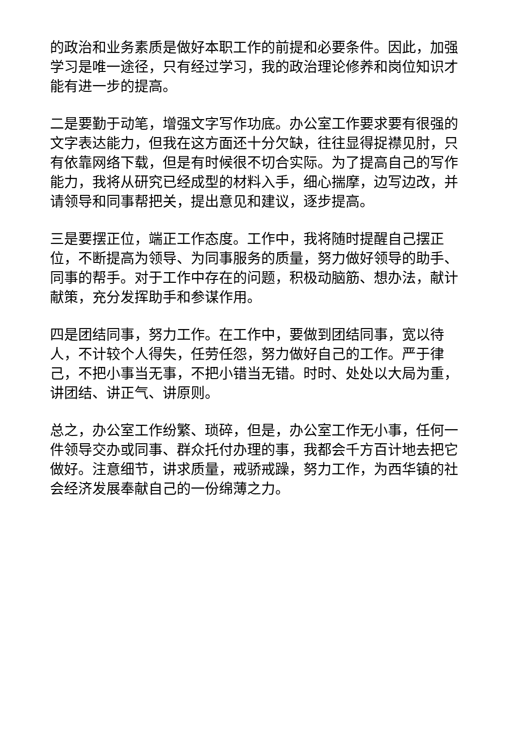的政治和业务素质是做好本职工作的前提和必要条件。因此，加强学习是唯一途径，只有经过学习，我的政治理论修养和岗位知识才能有进一步的提高。
二是要勤于动笔，增强文字写作功底。办公室工作要求要有很强的文字表达能力，但我在这方面还十分欠缺，往往显得捉襟见肘，只有依靠网络下载，但是有时候很不切合实际。为了提高自己的写作能力，我将从研究已经成型的材料入手，细心揣摩，边写边改，并请领导和同事帮把关，提出意见和建议，逐步提高。
三是要摆正位，端正工作态度。工作中，我将随时提醒自己摆正位，不断提高为领导、为同事服务的质量，努力做好领导的助手、同事的帮手。对于工作中存在的问题，积极动脑筋、想办法，献计献策，充分发挥助手和参谋作用。
四是团结同事，努力工作。在工作中，要做到团结同事，宽以待人，不计较个人得失，任劳任怨，努力做好自己的工作。严于律己，不把小事当无事，不把小错当无错。时时、处处以大局为重，讲团结、讲正气、讲原则。
总之，办公室工作纷繁、琐碎，但是，办公室工作无小事，任何一件领导交办或同事、群众托付办理的事，我都会千方百计地去把它做好。注意细节，讲求质量，戒骄戒躁，努力工作，为西华镇的社会经济发展奉献自己的一份绵薄之力。